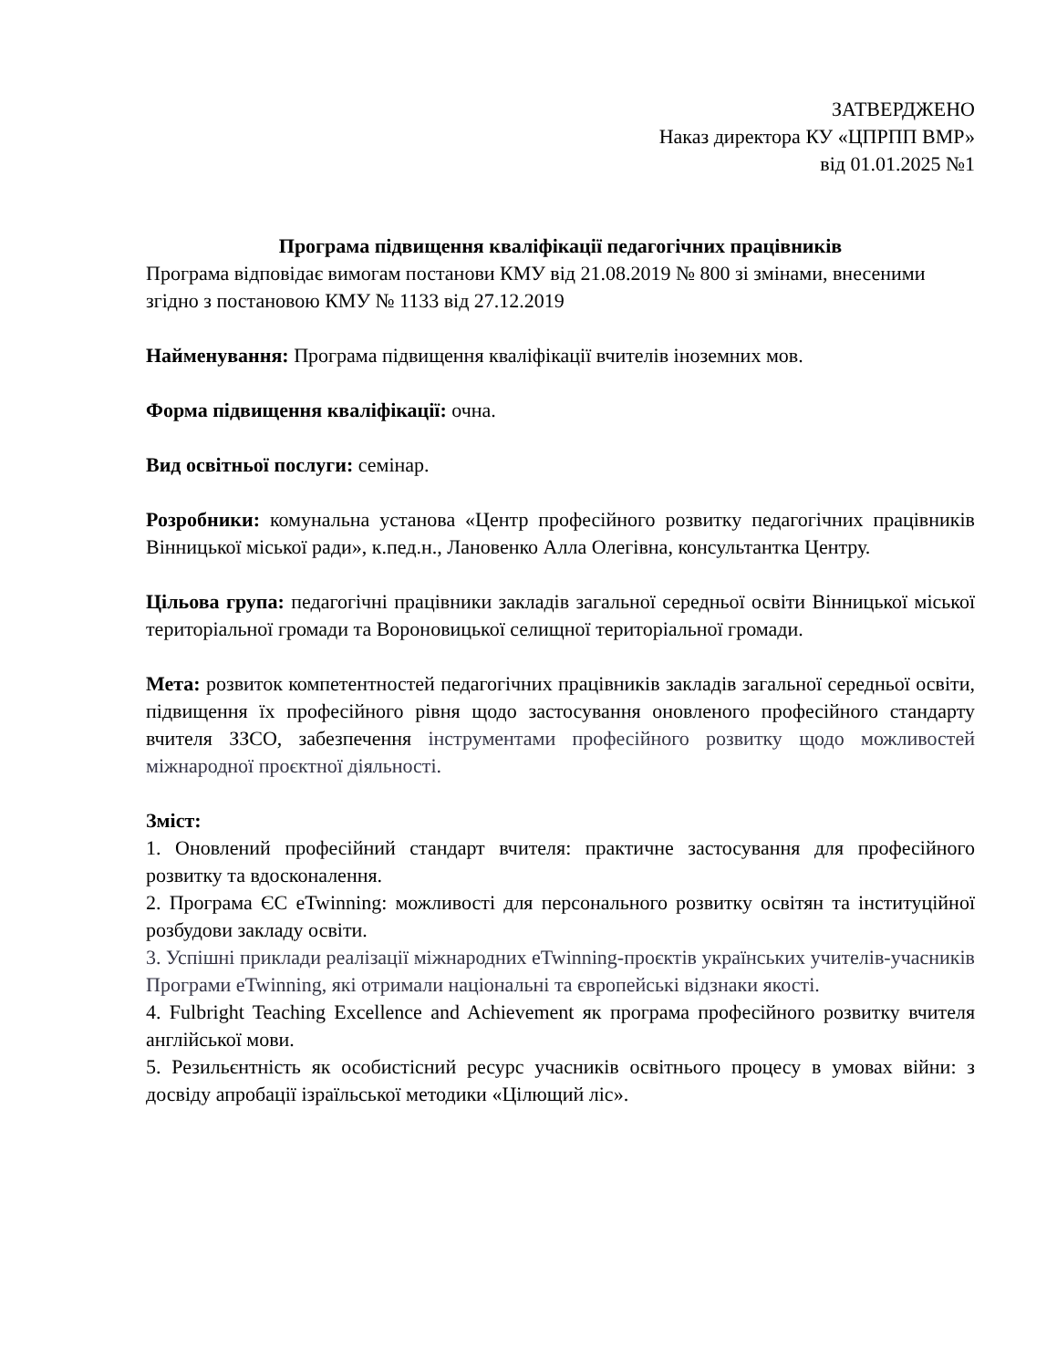ЗАТВЕРДЖЕНО
Наказ директора КУ «ЦПРПП ВМР»
від 01.01.2025 №1
Програма підвищення кваліфікації педагогічних працівників
Програма відповідає вимогам постанови КМУ від 21.08.2019 № 800 зі змінами, внесеними згідно з постановою КМУ № 1133 від 27.12.2019
Найменування: Програма підвищення кваліфікації вчителів іноземних мов.
Форма підвищення кваліфікації: очна.
Вид освітньої послуги: семінар.
Розробники: комунальна установа «Центр професійного розвитку педагогічних працівників Вінницької міської ради», к.пед.н., Лановенко Алла Олегівна, консультантка Центру.
Цільова група: педагогічні працівники закладів загальної середньої освіти Вінницької міської територіальної громади та Вороновицької селищної територіальної громади.
Мета: розвиток компетентностей педагогічних працівників закладів загальної середньої освіти, підвищення їх професійного рівня щодо застосування оновленого професійного стандарту вчителя ЗЗСО, забезпечення інструментами професійного розвитку щодо можливостей міжнародної проєктної діяльності.
Зміст:
1. Оновлений професійний стандарт вчителя: практичне застосування для професійного розвитку та вдосконалення.
2. Програма ЄС eTwinning: можливості для персонального розвитку освітян та інституційної розбудови закладу освіти.
3. Успішні приклади реалізації міжнародних eTwinning-проєктів українських учителів-учасників Програми eTwinning, які отримали національні та європейські відзнаки якості.
4. Fulbright Teaching Excellence and Achievement як програма професійного розвитку вчителя англійської мови.
5. Резильєнтність як особистісний ресурс учасників освітнього процесу в умовах війни: з досвіду апробації ізраїльської методики «Цілющий ліс».